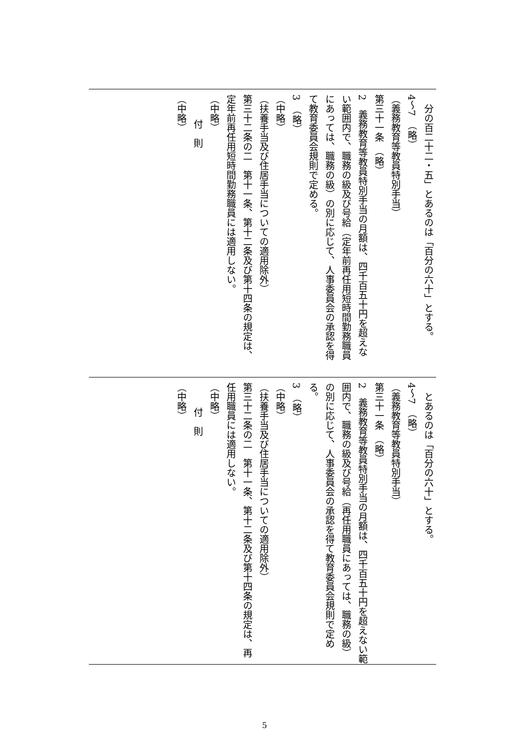分の百二十二・五」とあるのは「百分の六十」とする。
4～7　（略）
（義務教育等教員特別手当）
第三十一条　（略）
2　義務教育等教員特別手当の月額は、四千百五十円を超えない範囲内で、職務の級及び号給（定年前再任用短時間勤務職員にあっては、職務の級）の別に応じて、人事委員会の承認を得て教育委員会規則で定める。
3　（略）
（中略）
（扶養手当及び住居手当についての適用除外）
第三十二条の二　第十一条、第十二条及び第十四条の規定は、定年前再任用短時間勤務職員には適用しない。
（中略）
付　則
（中略）
とあるのは「百分の六十」とする。
4～7　（略）
（義務教育等教員特別手当）
第三十一条　（略）
2　義務教育等教員特別手当の月額は、四千百五十円を超えない範囲内で、職務の級及び号給（再任用職員にあっては、職務の級）の別に応じて、人事委員会の承認を得て教育委員会規則で定める。
3　（略）
（中略）
（扶養手当及び住居手当についての適用除外）
第三十二条の二　第十一条、第十二条及び第十四条の規定は、再任用職員には適用しない。
（中略）
付　則
（中略）
5